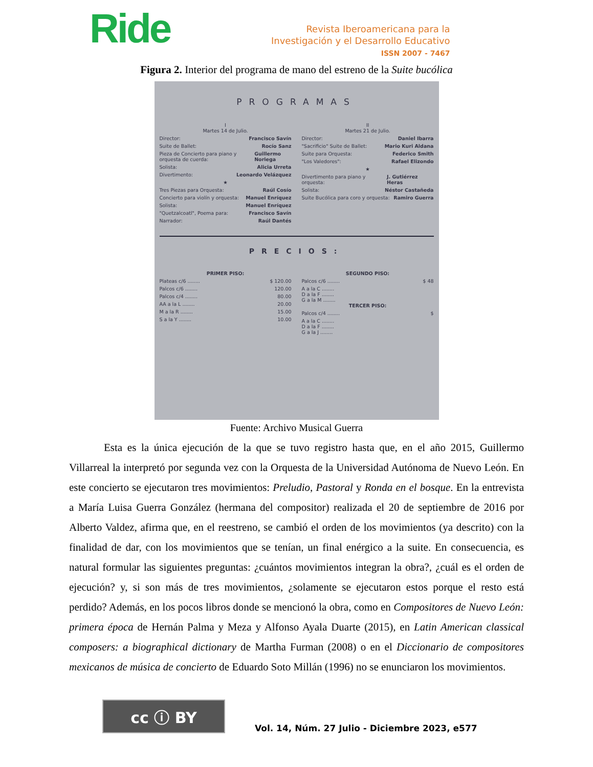Ride
Revista Iberoamericana para la
Investigación y el Desarrollo Educativo
ISSN 2007 - 7467
Figura 2. Interior del programa de mano del estreno de la Suite bucólica
PROGRAMAS
I
Martes 14 de Julio.
Director: Francisco Savín
Suite de Ballet: Rocío Sanz
Pieza de Concierto para piano y orquesta de cuerda: Guillermo Noriega
Solista: Alicia Urreta
Divertimento: Leonardo Velázquez
★
Tres Piezas para Orquesta: Raúl Cosío
Concierto para violín y orquesta: Manuel Enríquez
Solista: Manuel Enríquez
"Quetzalcoatl", Poema para: Francisco Savín
Narrador: Raúl Dantés
II
Martes 21 de Julio.
Director: Daniel Ibarra
"Sacrificio" Suite de Ballet: Mario Kuri Aldana
Suite para Orquesta: Federico Smith
"Los Valedores": Rafael Elizondo
★
Divertimento para piano y orquesta: J. Gutiérrez Heras
Solista: Néstor Castañeda
Suite Bucólica para coro y orquesta: Ramiro Guerra
PRECIOS:
PRIMER PISO:
Plateas c/6 ........ $ 120.00
Palcos c/6 ........ 120.00
Palcos c/4 ........ 80.00
AA a la L ........ 20.00
M a la R ........ 15.00
S a la Y ........ 10.00
SEGUNDO PISO:
Palcos c/6 ........ $ 48
A a la C ........
D a la F ........
G a la M ........
TERCER PISO:
Palcos c/4 ........ $
A a la C ........
D a la F ........
G a la J ........
Fuente: Archivo Musical Guerra
Esta es la única ejecución de la que se tuvo registro hasta que, en el año 2015, Guillermo Villarreal la interpretó por segunda vez con la Orquesta de la Universidad Autónoma de Nuevo León. En este concierto se ejecutaron tres movimientos: Preludio, Pastoral y Ronda en el bosque. En la entrevista a María Luisa Guerra González (hermana del compositor) realizada el 20 de septiembre de 2016 por Alberto Valdez, afirma que, en el reestreno, se cambió el orden de los movimientos (ya descrito) con la finalidad de dar, con los movimientos que se tenían, un final enérgico a la suite. En consecuencia, es natural formular las siguientes preguntas: ¿cuántos movimientos integran la obra?, ¿cuál es el orden de ejecución? y, si son más de tres movimientos, ¿solamente se ejecutaron estos porque el resto está perdido? Además, en los pocos libros donde se mencionó la obra, como en Compositores de Nuevo León: primera época de Hernán Palma y Meza y Alfonso Ayala Duarte (2015), en Latin American classical composers: a biographical dictionary de Martha Furman (2008) o en el Diccionario de compositores mexicanos de música de concierto de Eduardo Soto Millán (1996) no se enunciaron los movimientos.
cc ⓘ BY
Vol. 14, Núm. 27 Julio - Diciembre 2023, e577